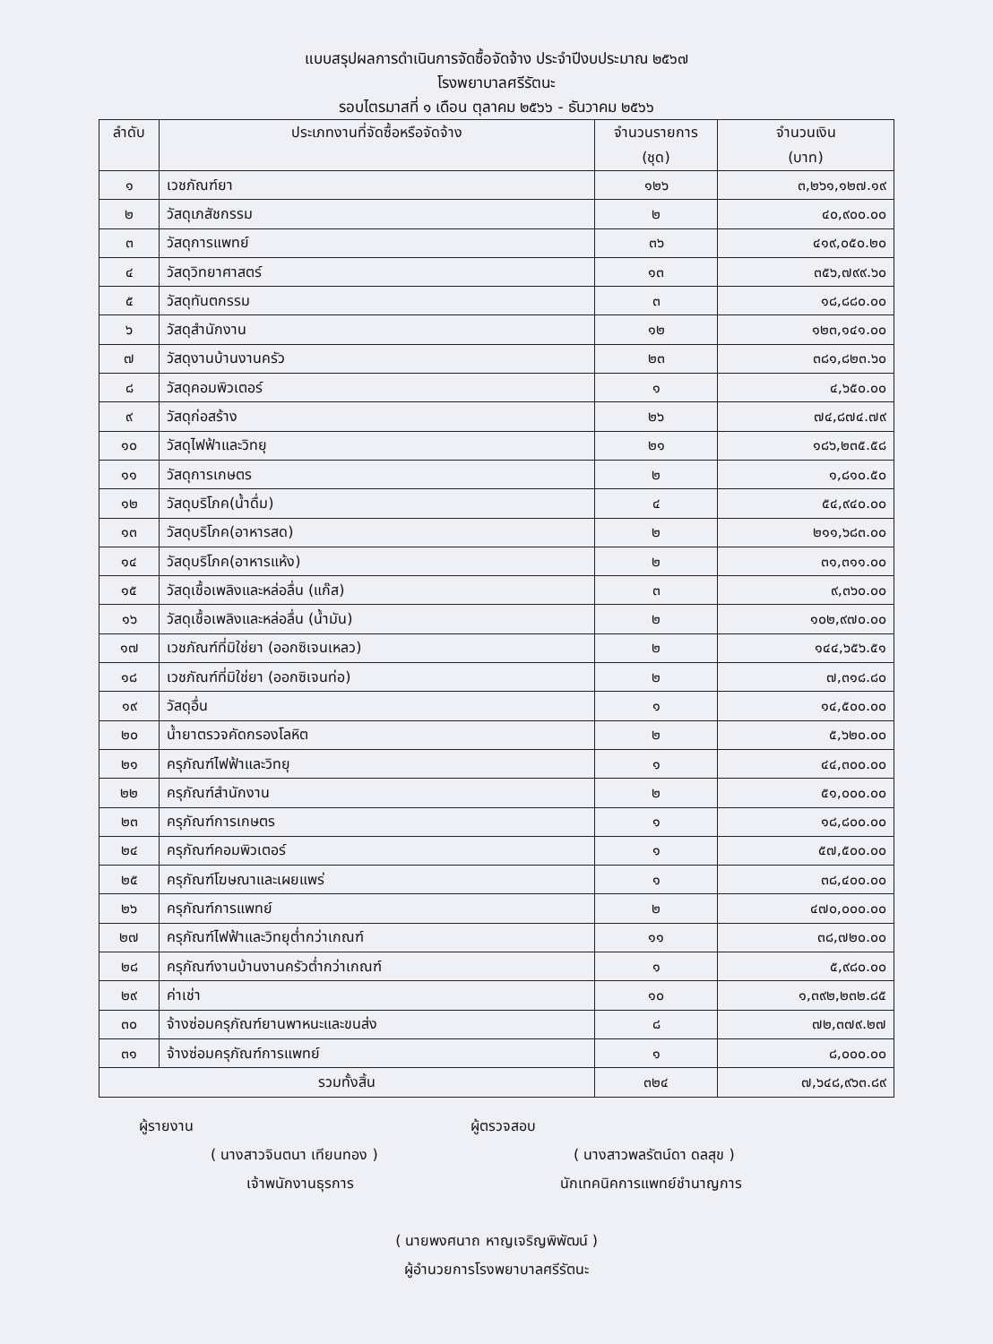แบบสรุปผลการดำเนินการจัดซื้อจัดจ้าง ประจำปีงบประมาณ ๒๕๖๗
โรงพยาบาลศรีรัตนะ
รอบไตรมาสที่ ๑ เดือน ตุลาคม ๒๕๖๖ - ธันวาคม ๒๕๖๖
| ลำดับ | ประเภทงานที่จัดซื้อหรือจัดจ้าง | จำนวนรายการ (ชุด) | จำนวนเงิน (บาท) |
| --- | --- | --- | --- |
| ๑ | เวชภัณฑ์ยา | ๑๒๖ | ๓,๒๖๑,๑๒๗.๑๙ |
| ๒ | วัสดุเภสัชกรรม | ๒ | ๔๐,๙๐๐.๐๐ |
| ๓ | วัสดุการแพทย์ | ๓๖ | ๔๑๙,๐๕๐.๒๐ |
| ๔ | วัสดุวิทยาศาสตร์ | ๑๓ | ๓๕๖,๗๙๙.๖๐ |
| ๕ | วัสดุทันตกรรม | ๓ | ๑๘,๘๘๐.๐๐ |
| ๖ | วัสดุสำนักงาน | ๑๒ | ๑๒๓,๑๔๑.๐๐ |
| ๗ | วัสดุงานบ้านงานครัว | ๒๓ | ๓๘๑,๘๒๓.๖๐ |
| ๘ | วัสดุคอมพิวเตอร์ | ๑ | ๔,๖๕๐.๐๐ |
| ๙ | วัสดุก่อสร้าง | ๒๖ | ๗๔,๘๗๔.๗๙ |
| ๑๐ | วัสดุไฟฟ้าและวิทยุ | ๒๑ | ๑๘๖,๒๓๕.๕๘ |
| ๑๑ | วัสดุการเกษตร | ๒ | ๑,๘๑๐.๕๐ |
| ๑๒ | วัสดุบริโภค(น้ำดื่ม) | ๔ | ๕๔,๙๔๐.๐๐ |
| ๑๓ | วัสดุบริโภค(อาหารสด) | ๒ | ๒๑๑,๖๘๓.๐๐ |
| ๑๔ | วัสดุบริโภค(อาหารแห้ง) | ๒ | ๓๑,๓๑๑.๐๐ |
| ๑๕ | วัสดุเชื้อเพลิงและหล่อลื่น (แก๊ส) | ๓ | ๙,๓๖๐.๐๐ |
| ๑๖ | วัสดุเชื้อเพลิงและหล่อลื่น (น้ำมัน) | ๒ | ๑๐๒,๙๗๐.๐๐ |
| ๑๗ | เวชภัณฑ์ที่มิใช่ยา (ออกซิเจนเหลว) | ๒ | ๑๔๔,๖๕๖.๕๑ |
| ๑๘ | เวชภัณฑ์ที่มิใช่ยา (ออกซิเจนท่อ) | ๒ | ๗,๓๑๘.๘๐ |
| ๑๙ | วัสดุอื่น | ๑ | ๑๔,๕๐๐.๐๐ |
| ๒๐ | น้ำยาตรวจคัดกรองโลหิต | ๒ | ๕,๖๒๐.๐๐ |
| ๒๑ | ครุภัณฑ์ไฟฟ้าและวิทยุ | ๑ | ๔๔,๓๐๐.๐๐ |
| ๒๒ | ครุภัณฑ์สำนักงาน | ๒ | ๕๑,๐๐๐.๐๐ |
| ๒๓ | ครุภัณฑ์การเกษตร | ๑ | ๑๘,๘๐๐.๐๐ |
| ๒๔ | ครุภัณฑ์คอมพิวเตอร์ | ๑ | ๕๗,๕๐๐.๐๐ |
| ๒๕ | ครุภัณฑ์โฆษณาและเผยแพร่ | ๑ | ๓๘,๔๐๐.๐๐ |
| ๒๖ | ครุภัณฑ์การแพทย์ | ๒ | ๔๗๐,๐๐๐.๐๐ |
| ๒๗ | ครุภัณฑ์ไฟฟ้าและวิทยุต่ำกว่าเกณฑ์ | ๑๑ | ๓๘,๗๒๐.๐๐ |
| ๒๘ | ครุภัณฑ์งานบ้านงานครัวต่ำกว่าเกณฑ์ | ๑ | ๕,๙๘๐.๐๐ |
| ๒๙ | ค่าเช่า | ๑๐ | ๑,๓๙๒,๒๓๒.๘๕ |
| ๓๐ | จ้างซ่อมครุภัณฑ์ยานพาหนะและขนส่ง | ๘ | ๗๒,๓๗๙.๒๗ |
| ๓๑ | จ้างซ่อมครุภัณฑ์การแพทย์ | ๑ | ๘,๐๐๐.๐๐ |
| รวมทั้งสิ้น | | ๓๒๔ | ๗,๖๔๘,๙๖๓.๘๙ |
ผู้รายงาน ผู้ตรวจสอบ
( นางสาวจินตนา เทียนทอง ) ( นางสาวพลรัตน์ดา ดลสุข )
เจ้าพนักงานธุรการ นักเทคนิคการแพทย์ชำนาญการ
( นายพงศนาถ หาญเจริญพิพัฒน์ )
ผู้อำนวยการโรงพยาบาลศรีรัตนะ